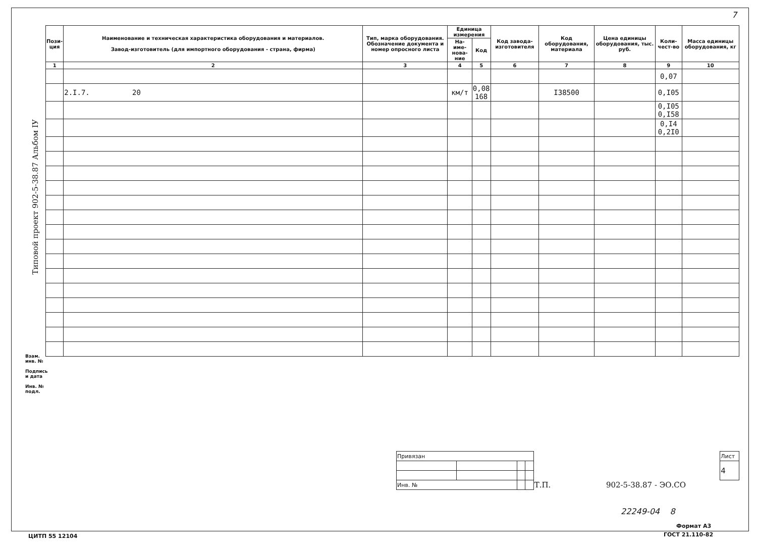7
Типовой проект 902-5-38.87 Альбом IУ
| Пози- ция | Наименование и техническая характеристика оборудования и материалов. Завод-изготовитель (для импортного оборудования - страна, фирма) | Тип, марка оборудования. Обозначение документа и номер опросного листа | Единица измерения | | Код завода-изготовителя | Код оборудования, материала | Цена единицы оборудования, тыс. руб. | Коли-чест-во | Масса единицы оборудования, кг |
| --- | --- | --- | --- | --- | --- | --- | --- | --- | --- |
| | | | На-име-нова-ние | Код | | | | | |
| 1 | 2 | 3 | 4 | 5 | 6 | 7 | 8 | 9 | 10 |
| | | | | | | | | 0,07 | |
| | 2.I.7. 20 | | км/т | 0,08 168 | | I38500 | | 0,I05 | |
| | | | | | | | | 0,I05 0,I58 | |
| | | | | | | | | 0,I4 0,2I0 | |
Взам. инв. №
Подпись и дата
Инв. № подл.
| Привязан | | | | Т.П. 902-5-38.87 - ЭО.СО | Лист |
| | | | | | 4 |
| Инв. № | | | | | |
22249-04 8
Формат А3
ЦИТП 55 12104 ГОСТ 21.110-82